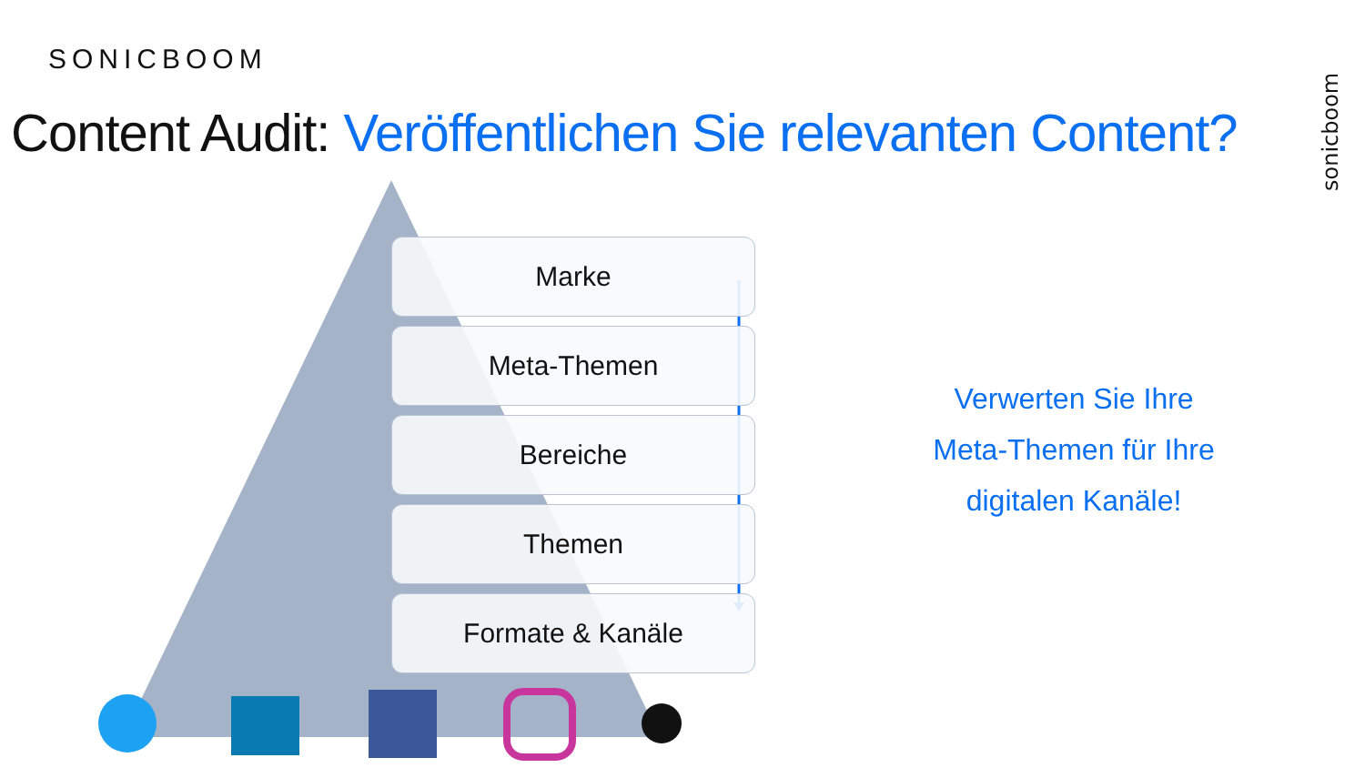sonicboom
SONICBOOM
Content Audit: Veröffentlichen Sie relevanten Content?
Marke
Meta-Themen
Bereiche
Themen
Formate & Kanäle
Verwerten Sie Ihre
Meta-Themen für Ihre
digitalen Kanäle!